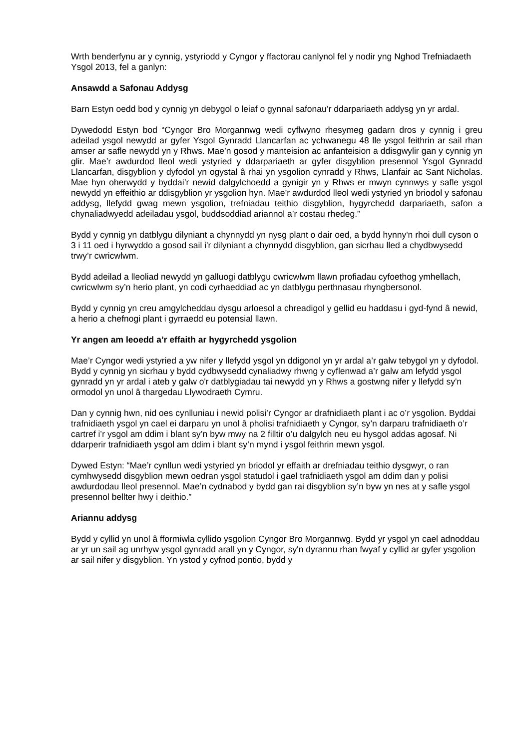Wrth benderfynu ar y cynnig, ystyriodd y Cyngor y ffactorau canlynol fel y nodir yng Nghod Trefniadaeth Ysgol 2013, fel a ganlyn:
Ansawdd a Safonau Addysg
Barn Estyn oedd bod y cynnig yn debygol o leiaf o gynnal safonau’r ddarpariaeth addysg yn yr ardal.
Dywedodd Estyn bod “Cyngor Bro Morgannwg wedi cyflwyno rhesymeg gadarn dros y cynnig i greu adeilad ysgol newydd ar gyfer Ysgol Gynradd Llancarfan ac ychwanegu 48 lle ysgol feithrin ar sail rhan amser ar safle newydd yn y Rhws. Mae’n gosod y manteision ac anfanteision a ddisgwylir gan y cynnig yn glir. Mae’r awdurdod lleol wedi ystyried y ddarpariaeth ar gyfer disgyblion presennol Ysgol Gynradd Llancarfan, disgyblion y dyfodol yn ogystal â rhai yn ysgolion cynradd y Rhws, Llanfair ac Sant Nicholas. Mae hyn oherwydd y byddai’r newid dalgylchoedd a gynigir yn y Rhws er mwyn cynnwys y safle ysgol newydd yn effeithio ar ddisgyblion yr ysgolion hyn. Mae’r awdurdod lleol wedi ystyried yn briodol y safonau addysg, llefydd gwag mewn ysgolion, trefniadau teithio disgyblion, hygyrchedd darpariaeth, safon a chynaliadwyedd adeiladau ysgol, buddsoddiad ariannol a’r costau rhedeg.”
Bydd y cynnig yn datblygu dilyniant a chynnydd yn nysg plant o dair oed, a bydd hynny'n rhoi dull cyson o 3 i 11 oed i hyrwyddo a gosod sail i'r dilyniant a chynnydd disgyblion, gan sicrhau lled a chydbwysedd trwy’r cwricwlwm.
Bydd adeilad a lleoliad newydd yn galluogi datblygu cwricwlwm llawn profiadau cyfoethog ymhellach, cwricwlwm sy’n herio plant, yn codi cyrhaeddiad ac yn datblygu perthnasau rhyngbersonol.
Bydd y cynnig yn creu amgylcheddau dysgu arloesol a chreadigol y gellid eu haddasu i gyd-fynd â newid, a herio a chefnogi plant i gyrraedd eu potensial llawn.
Yr angen am leoedd a’r effaith ar hygyrchedd ysgolion
Mae’r Cyngor wedi ystyried a yw nifer y llefydd ysgol yn ddigonol yn yr ardal a’r galw tebygol yn y dyfodol. Bydd y cynnig yn sicrhau y bydd cydbwysedd cynaliadwy rhwng y cyflenwad a’r galw am lefydd ysgol gynradd yn yr ardal i ateb y galw o'r datblygiadau tai newydd yn y Rhws a gostwng nifer y llefydd sy'n ormodol yn unol â thargedau Llywodraeth Cymru.
Dan y cynnig hwn, nid oes cynlluniau i newid polisi’r Cyngor ar drafnidiaeth plant i ac o’r ysgolion. Byddai trafnidiaeth ysgol yn cael ei darparu yn unol â pholisi trafnidiaeth y Cyngor, sy’n darparu trafnidiaeth o’r cartref i’r ysgol am ddim i blant sy’n byw mwy na 2 filltir o’u dalgylch neu eu hysgol addas agosaf. Ni ddarperir trafnidiaeth ysgol am ddim i blant sy’n mynd i ysgol feithrin mewn ysgol.
Dywed Estyn: “Mae’r cynllun wedi ystyried yn briodol yr effaith ar drefniadau teithio dysgwyr, o ran cymhwysedd disgyblion mewn oedran ysgol statudol i gael trafnidiaeth ysgol am ddim dan y polisi awdurdodau lleol presennol. Mae’n cydnabod y bydd gan rai disgyblion sy’n byw yn nes at y safle ysgol presennol bellter hwy i deithio.”
Ariannu addysg
Bydd y cyllid yn unol â fformiwla cyllido ysgolion Cyngor Bro Morgannwg. Bydd yr ysgol yn cael adnoddau ar yr un sail ag unrhyw ysgol gynradd arall yn y Cyngor, sy'n dyrannu rhan fwyaf y cyllid ar gyfer ysgolion ar sail nifer y disgyblion. Yn ystod y cyfnod pontio, bydd y